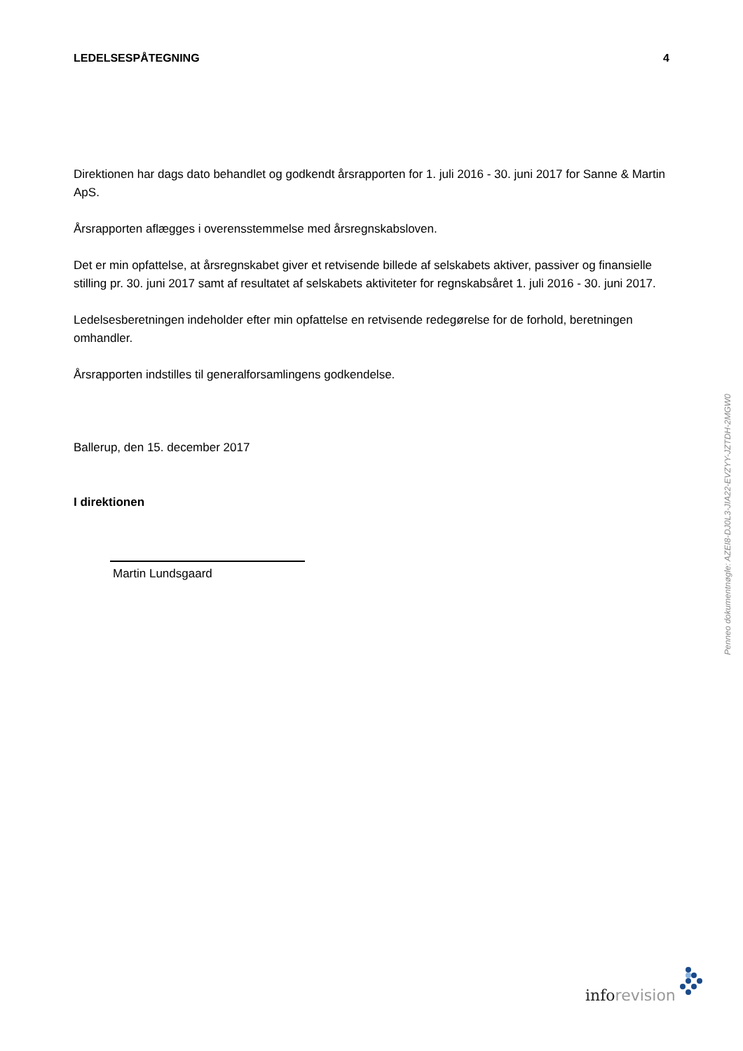LEDELSESPÅTEGNING 4
Direktionen har dags dato behandlet og godkendt årsrapporten for 1. juli 2016 - 30. juni 2017 for Sanne & Martin ApS.
Årsrapporten aflægges i overensstemmelse med årsregnskabsloven.
Det er min opfattelse, at årsregnskabet giver et retvisende billede af selskabets aktiver, passiver og finansielle stilling pr. 30. juni 2017 samt af resultatet af selskabets aktiviteter for regnskabsåret 1. juli 2016 - 30. juni 2017.
Ledelsesberetningen indeholder efter min opfattelse en retvisende redegørelse for de forhold, beretningen omhandler.
Årsrapporten indstilles til generalforsamlingens godkendelse.
Ballerup, den 15. december 2017
I direktionen
Martin Lundsgaard
Penneo dokumentnøgle: AZEI8-DJ0L3-JIA22-EVZYY-JZTDH-2MGW0
inforevision